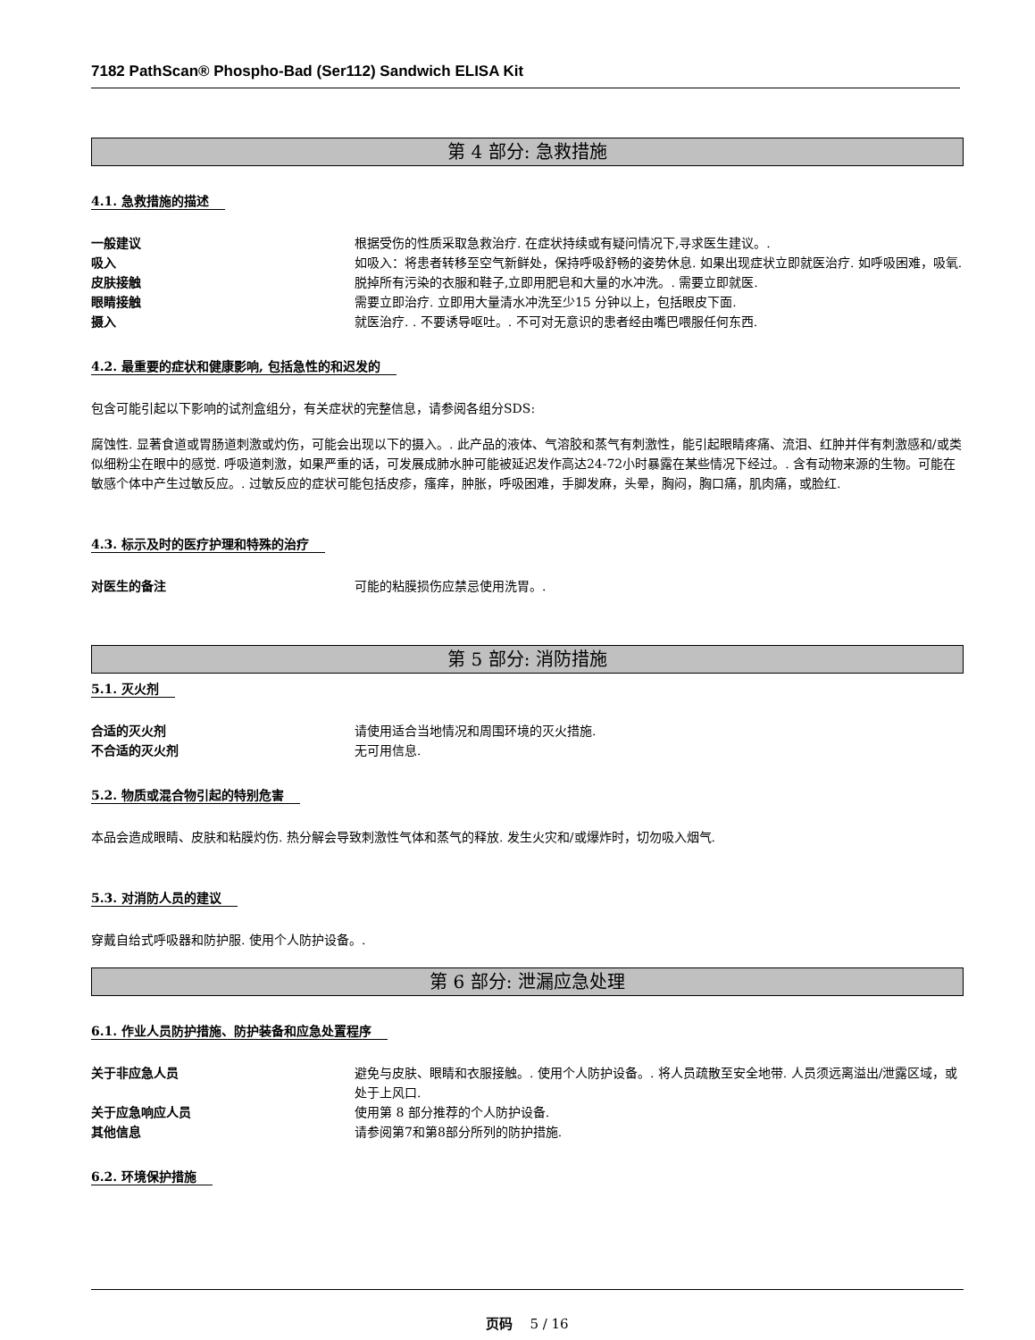7182 PathScan® Phospho-Bad (Ser112) Sandwich ELISA Kit
第 4 部分: 急救措施
4.1. 急救措施的描述
一般建议 根据受伤的性质采取急救治疗. 在症状持续或有疑问情况下,寻求医生建议。.
吸入 如吸入：将患者转移至空气新鲜处，保持呼吸舒畅的姿势休息. 如果出现症状立即就医治疗. 如呼吸困难，吸氧.
皮肤接触 脱掉所有污染的衣服和鞋子,立即用肥皂和大量的水冲洗。. 需要立即就医.
眼睛接触 需要立即治疗. 立即用大量清水冲洗至少15 分钟以上，包括眼皮下面.
摄入 就医治疗. . 不要诱导呕吐。. 不可对无意识的患者经由嘴巴喂服任何东西.
4.2. 最重要的症状和健康影响, 包括急性的和迟发的
包含可能引起以下影响的试剂盒组分，有关症状的完整信息，请参阅各组分SDS:
腐蚀性. 显著食道或胃肠道刺激或灼伤，可能会出现以下的摄入。. 此产品的液体、气溶胶和蒸气有刺激性，能引起眼睛疼痛、流泪、红肿并伴有刺激感和/或类似细粉尘在眼中的感觉. 呼吸道刺激，如果严重的话，可发展成肺水肿可能被延迟发作高达24-72小时暴露在某些情况下经过。. 含有动物来源的生物。可能在敏感个体中产生过敏反应。. 过敏反应的症状可能包括皮疹，瘙痒，肿胀，呼吸困难，手脚发麻，头晕，胸闷，胸口痛，肌肉痛，或脸红.
4.3. 标示及时的医疗护理和特殊的治疗
对医生的备注 可能的粘膜损伤应禁忌使用洗胃。.
第 5 部分: 消防措施
5.1. 灭火剂
合适的灭火剂 请使用适合当地情况和周围环境的灭火措施.
不合适的灭火剂 无可用信息.
5.2. 物质或混合物引起的特别危害
本品会造成眼睛、皮肤和粘膜灼伤. 热分解会导致刺激性气体和蒸气的释放. 发生火灾和/或爆炸时，切勿吸入烟气.
5.3. 对消防人员的建议
穿戴自给式呼吸器和防护服. 使用个人防护设备。.
第 6 部分: 泄漏应急处理
6.1. 作业人员防护措施、防护装备和应急处置程序
关于非应急人员 避免与皮肤、眼睛和衣服接触。. 使用个人防护设备。. 将人员疏散至安全地带. 人员须远离溢出/泄露区域，或处于上风口.
关于应急响应人员 使用第 8 部分推荐的个人防护设备.
其他信息 请参阅第7和第8部分所列的防护措施.
6.2. 环境保护措施
页码 5 / 16